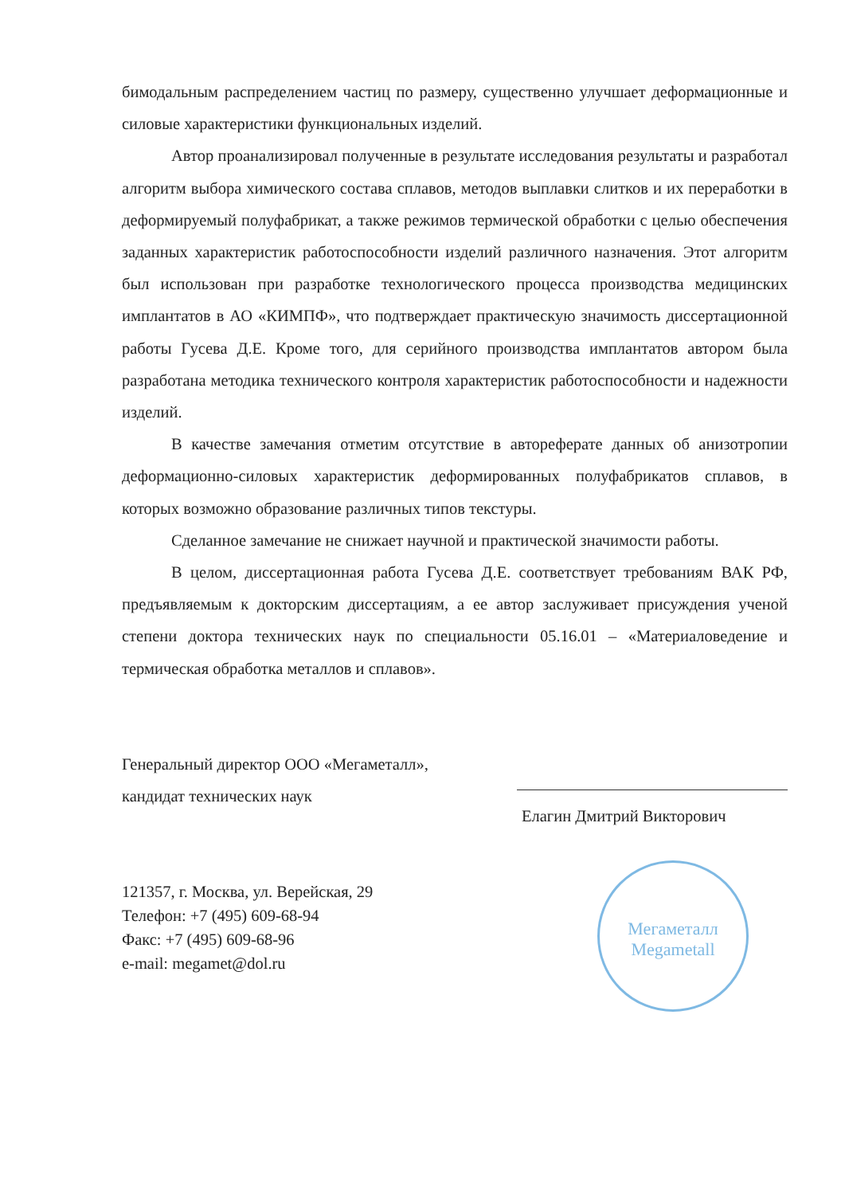бимодальным распределением частиц по размеру, существенно улучшает деформационные и силовые характеристики функциональных изделий.
Автор проанализировал полученные в результате исследования результаты и разработал алгоритм выбора химического состава сплавов, методов выплавки слитков и их переработки в деформируемый полуфабрикат, а также режимов термической обработки с целью обеспечения заданных характеристик работоспособности изделий различного назначения. Этот алгоритм был использован при разработке технологического процесса производства медицинских имплантатов в АО «КИМПФ», что подтверждает практическую значимость диссертационной работы Гусева Д.Е. Кроме того, для серийного производства имплантатов автором была разработана методика технического контроля характеристик работоспособности и надежности изделий.
В качестве замечания отметим отсутствие в автореферате данных об анизотропии деформационно-силовых характеристик деформированных полуфабрикатов сплавов, в которых возможно образование различных типов текстуры.
Сделанное замечание не снижает научной и практической значимости работы.
В целом, диссертационная работа Гусева Д.Е. соответствует требованиям ВАК РФ, предъявляемым к докторским диссертациям, а ее автор заслуживает присуждения ученой степени доктора технических наук по специальности 05.16.01 – «Материаловедение и термическая обработка металлов и сплавов».
Генеральный директор ООО «Мегаметалл»,
кандидат технических наук
Елагин Дмитрий Викторович
121357, г. Москва, ул. Верейская, 29
Телефон: +7 (495) 609-68-94
Факс: +7 (495) 609-68-96
e-mail: megamet@dol.ru
Мегаметалл
Megametall